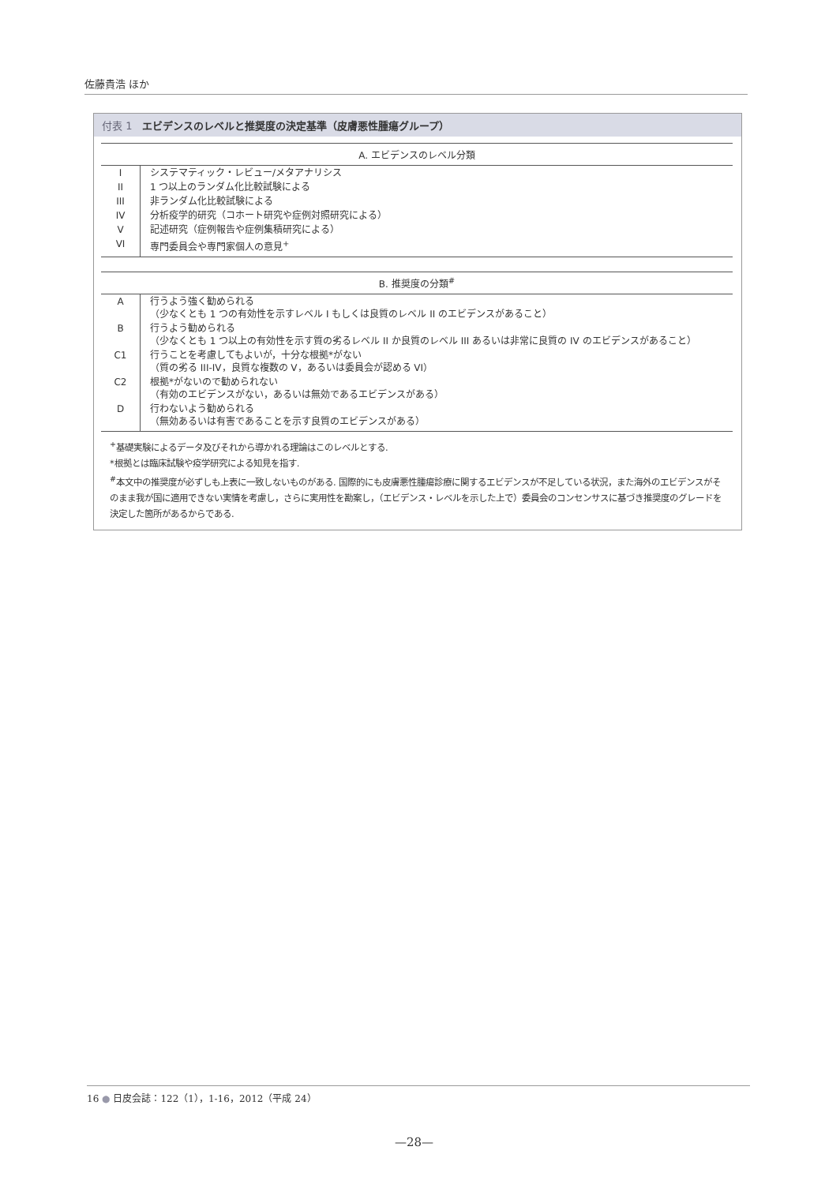佐藤貴浩 ほか
付表 1　エビデンスのレベルと推奨度の決定基準（皮膚悪性腫瘍グループ）
| A. エビデンスのレベル分類 | |
| --- | --- |
| I | システマティック・レビュー/メタアナリシス |
| II | 1 つ以上のランダム化比較試験による |
| III | 非ランダム化比較試験による |
| IV | 分析疫学的研究（コホート研究や症例対照研究による） |
| V | 記述研究（症例報告や症例集積研究による） |
| VI | 専門委員会や専門家個人の意見<sup>+</sup> |
| B. 推奨度の分類<sup>#</sup> | |
| --- | --- |
| A | 行うよう強く勧められる （少なくとも 1 つの有効性を示すレベル I もしくは良質のレベル II のエビデンスがあること） |
| B | 行うよう勧められる （少なくとも 1 つ以上の有効性を示す質の劣るレベル II か良質のレベル III あるいは非常に良質の IV のエビデンスがあること） |
| C1 | 行うことを考慮してもよいが，十分な根拠*がない （質の劣る III-IV，良質な複数の V，あるいは委員会が認める VI） |
| C2 | 根拠*がないので勧められない （有効のエビデンスがない，あるいは無効であるエビデンスがある） |
| D | 行わないよう勧められる （無効あるいは有害であることを示す良質のエビデンスがある） |
<sup>+</sup>基礎実験によるデータ及びそれから導かれる理論はこのレベルとする.
*根拠とは臨床試験や疫学研究による知見を指す.
<sup>#</sup> 本文中の推奨度が必ずしも上表に一致しないものがある. 国際的にも皮膚悪性腫瘍診療に関するエビデンスが不足している状況，また海外のエビデンスがそのまま我が国に適用できない実情を考慮し，さらに実用性を勘案し，（エビデンス・レベルを示した上で）委員会のコンセンサスに基づき推奨度のグレードを決定した箇所があるからである.
16 ● 日皮会誌：122（1），1-16，2012（平成 24）
—28—